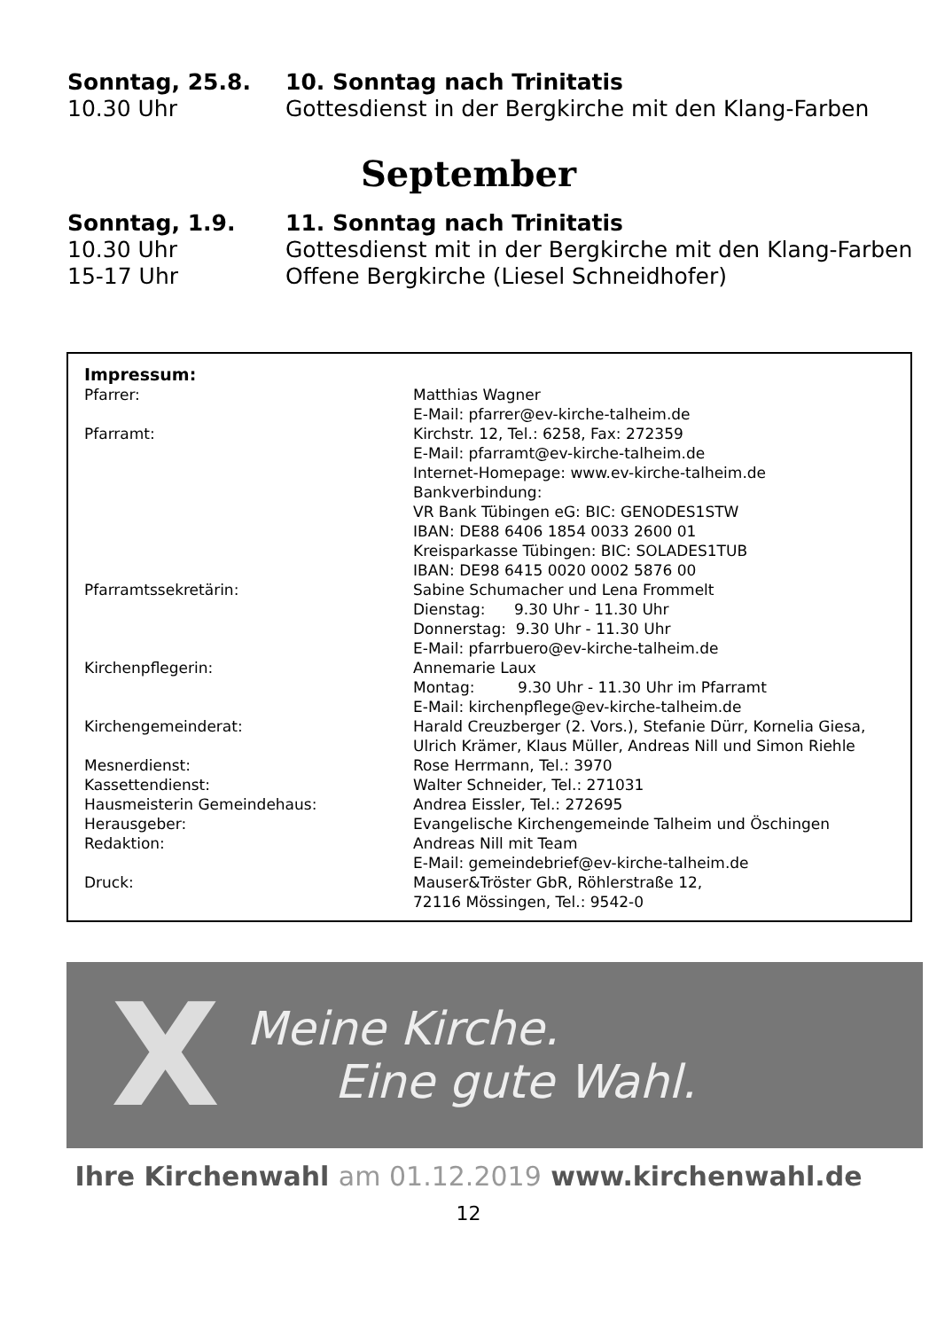| Sonntag, 25.8. | 10. Sonntag nach Trinitatis |
| 10.30 Uhr | Gottesdienst in der Bergkirche mit den Klang-Farben |
September
| Sonntag, 1.9. | 11. Sonntag nach Trinitatis |
| 10.30 Uhr | Gottesdienst mit in der Bergkirche mit den Klang-Farben |
| 15-17 Uhr | Offene Bergkirche (Liesel Schneidhofer) |
Impressum:
| Pfarrer: | Matthias Wagner E-Mail: pfarrer@ev-kirche-talheim.de |
| Pfarramt: | Kirchstr. 12, Tel.: 6258, Fax: 272359 E-Mail: pfarramt@ev-kirche-talheim.de Internet-Homepage: www.ev-kirche-talheim.de Bankverbindung: VR Bank Tübingen eG: BIC: GENODES1STW IBAN: DE88 6406 1854 0033 2600 01 Kreisparkasse Tübingen: BIC: SOLADES1TUB IBAN: DE98 6415 0020 0002 5876 00 |
| Pfarramtssekretärin: | Sabine Schumacher und Lena Frommelt Dienstag: 9.30 Uhr - 11.30 Uhr Donnerstag: 9.30 Uhr - 11.30 Uhr E-Mail: pfarrbuero@ev-kirche-talheim.de |
| Kirchenpflegerin: | Annemarie Laux Montag: 9.30 Uhr - 11.30 Uhr im Pfarramt E-Mail: kirchenpflege@ev-kirche-talheim.de |
| Kirchengemeinderat: | Harald Creuzberger (2. Vors.), Stefanie Dürr, Kornelia Giesa, Ulrich Krämer, Klaus Müller, Andreas Nill und Simon Riehle |
| Mesnerdienst: | Rose Herrmann, Tel.: 3970 |
| Kassettendienst: | Walter Schneider, Tel.: 271031 |
| Hausmeisterin Gemeindehaus: | Andrea Eissler, Tel.: 272695 |
| Herausgeber: | Evangelische Kirchengemeinde Talheim und Öschingen |
| Redaktion: | Andreas Nill mit Team E-Mail: gemeindebrief@ev-kirche-talheim.de |
| Druck: | Mauser&Tröster GbR, Röhlerstraße 12, 72116 Mössingen, Tel.: 9542-0 |
X
Meine Kirche.
Eine gute Wahl.
Ihre Kirchenwahl am 01.12.2019 www.kirchenwahl.de
12